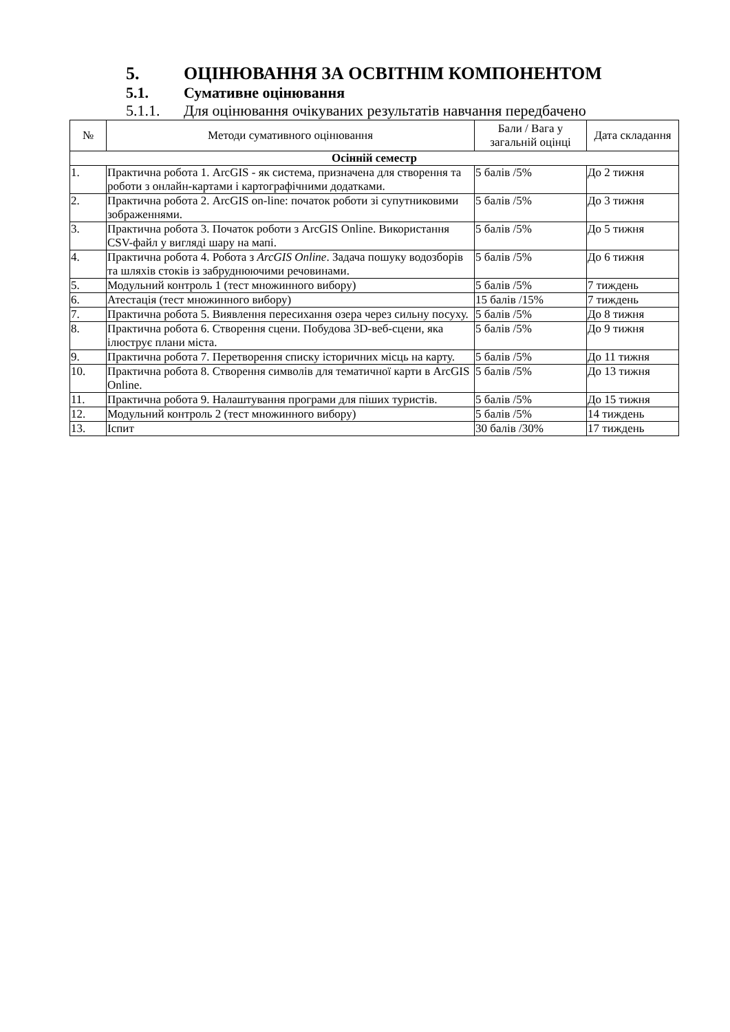5. ОЦІНЮВАННЯ ЗА ОСВІТНІМ КОМПОНЕНТОМ
5.1. Сумативне оцінювання
5.1.1. Для оцінювання очікуваних результатів навчання передбачено
| № | Методи сумативного оцінювання | Бали / Вага у загальній оцінці | Дата складання |
| --- | --- | --- | --- |
| Осінній семестр | | | |
| 1. | Практична робота 1. ArcGIS - як система, призначена для створення та роботи з онлайн-картами і картографічними додатками. | 5 балів /5% | До 2 тижня |
| 2. | Практична робота 2. ArcGIS on-line: початок роботи зі супутниковими зображеннями. | 5 балів /5% | До 3 тижня |
| 3. | Практична робота 3. Початок роботи з ArcGIS Online. Використання CSV-файл у вигляді шару на мапі. | 5 балів /5% | До 5 тижня |
| 4. | Практична робота 4. Робота з ArcGIS Online . Задача пошуку водозборів та шляхів стоків із забруднюючими речовинами. | 5 балів /5% | До 6 тижня |
| 5. | Модульний контроль 1 (тест множинного вибору) | 5 балів /5% | 7 тиждень |
| 6. | Атестація (тест множинного вибору) | 15 балів /15% | 7 тиждень |
| 7. | Практична робота 5. Виявлення пересихання озера через сильну посуху. | 5 балів /5% | До 8 тижня |
| 8. | Практична робота 6. Створення сцени. Побудова 3D-веб-сцени, яка ілюструє плани міста. | 5 балів /5% | До 9 тижня |
| 9. | Практична робота 7. Перетворення списку історичних місць на карту. | 5 балів /5% | До 11 тижня |
| 10. | Практична робота 8. Створення символів для тематичної карти в ArcGIS Online. | 5 балів /5% | До 13 тижня |
| 11. | Практична робота 9. Налаштування програми для піших туристів. | 5 балів /5% | До 15 тижня |
| 12. | Модульний контроль 2 (тест множинного вибору) | 5 балів /5% | 14 тиждень |
| 13. | Іспит | 30 балів /30% | 17 тиждень |